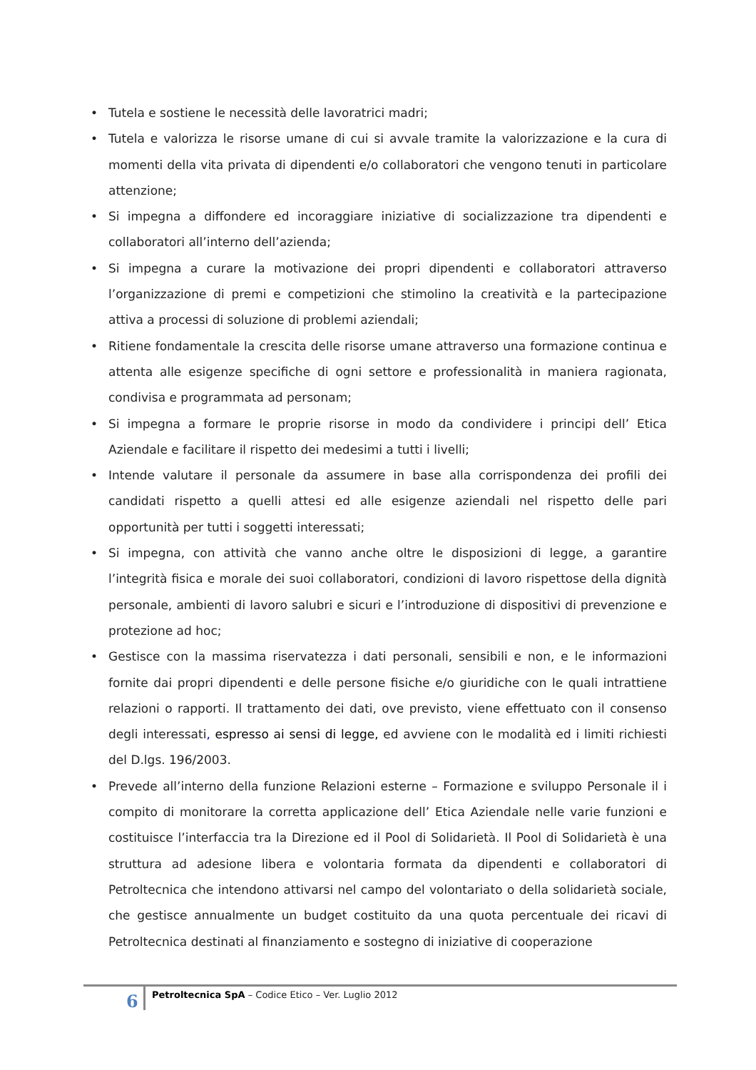• Tutela e sostiene le necessità delle lavoratrici madri;
• Tutela e valorizza le risorse umane di cui si avvale tramite la valorizzazione e la cura di momenti della vita privata di dipendenti e/o collaboratori che vengono tenuti in particolare attenzione;
• Si impegna a diffondere ed incoraggiare iniziative di socializzazione tra dipendenti e collaboratori all’interno dell’azienda;
• Si impegna a curare la motivazione dei propri dipendenti e collaboratori attraverso l’organizzazione di premi e competizioni che stimolino la creatività e la partecipazione attiva a processi di soluzione di problemi aziendali;
• Ritiene fondamentale la crescita delle risorse umane attraverso una formazione continua e attenta alle esigenze specifiche di ogni settore e professionalità in maniera ragionata, condivisa e programmata ad personam;
• Si impegna a formare le proprie risorse in modo da condividere i principi dell’ Etica Aziendale e facilitare il rispetto dei medesimi a tutti i livelli;
• Intende valutare il personale da assumere in base alla corrispondenza dei profili dei candidati rispetto a quelli attesi ed alle esigenze aziendali nel rispetto delle pari opportunità per tutti i soggetti interessati;
• Si impegna, con attività che vanno anche oltre le disposizioni di legge, a garantire l’integrità fisica e morale dei suoi collaboratori, condizioni di lavoro rispettose della dignità personale, ambienti di lavoro salubri e sicuri e l’introduzione di dispositivi di prevenzione e protezione ad hoc;
• Gestisce con la massima riservatezza i dati personali, sensibili e non, e le informazioni fornite dai propri dipendenti e delle persone fisiche e/o giuridiche con le quali intrattiene relazioni o rapporti. Il trattamento dei dati, ove previsto, viene effettuato con il consenso degli interessati, espresso ai sensi di legge, ed avviene con le modalità ed i limiti richiesti del D.lgs. 196/2003.
• Prevede all’interno della funzione Relazioni esterne – Formazione e sviluppo Personale il i compito di monitorare la corretta applicazione dell’ Etica Aziendale nelle varie funzioni e costituisce l’interfaccia tra la Direzione ed il Pool di Solidarietà. Il Pool di Solidarietà è una struttura ad adesione libera e volontaria formata da dipendenti e collaboratori di Petroltecnica che intendono attivarsi nel campo del volontariato o della solidarietà sociale, che gestisce annualmente un budget costituito da una quota percentuale dei ricavi di Petroltecnica destinati al finanziamento e sostegno di iniziative di cooperazione
6
Petroltecnica SpA – Codice Etico – Ver. Luglio 2012